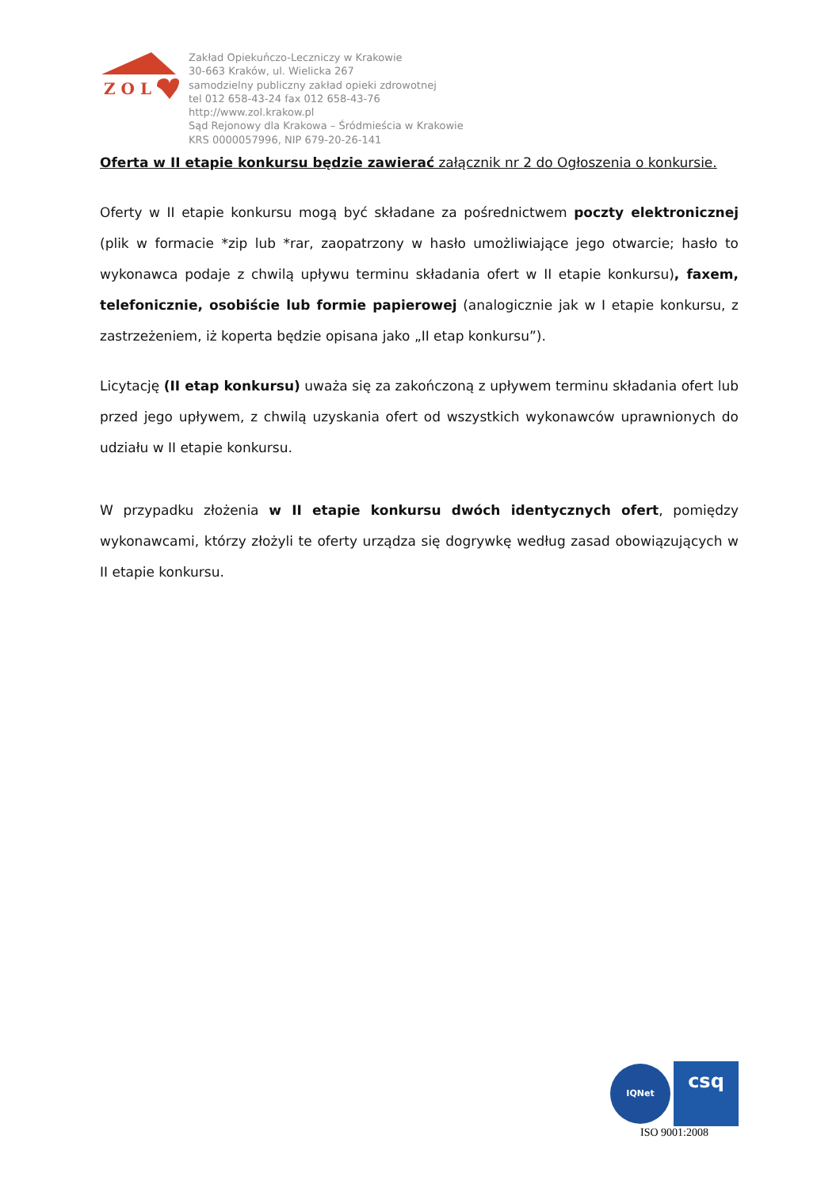Z O L
Zakład Opiekuńczo-Leczniczy w Krakowie
30-663 Kraków, ul. Wielicka 267
samodzielny publiczny zakład opieki zdrowotnej
tel 012 658-43-24 fax 012 658-43-76
http://www.zol.krakow.pl
Sąd Rejonowy dla Krakowa – Śródmieścia w Krakowie
KRS 0000057996, NIP 679-20-26-141
Oferta w II etapie konkursu będzie zawierać załącznik nr 2 do Ogłoszenia o konkursie.
Oferty w II etapie konkursu mogą być składane za pośrednictwem poczty elektronicznej (plik w formacie *zip lub *rar, zaopatrzony w hasło umożliwiające jego otwarcie; hasło to wykonawca podaje z chwilą upływu terminu składania ofert w II etapie konkursu), faxem, telefonicznie, osobiście lub formie papierowej (analogicznie jak w I etapie konkursu, z zastrzeżeniem, iż koperta będzie opisana jako „II etap konkursu”).
Licytację (II etap konkursu) uważa się za zakończoną z upływem terminu składania ofert lub przed jego upływem, z chwilą uzyskania ofert od wszystkich wykonawców uprawnionych do udziału w II etapie konkursu.
W przypadku złożenia w II etapie konkursu dwóch identycznych ofert, pomiędzy wykonawcami, którzy złożyli te oferty urządza się dogrywkę według zasad obowiązujących w II etapie konkursu.
IQNet
csq
ISO 9001:2008